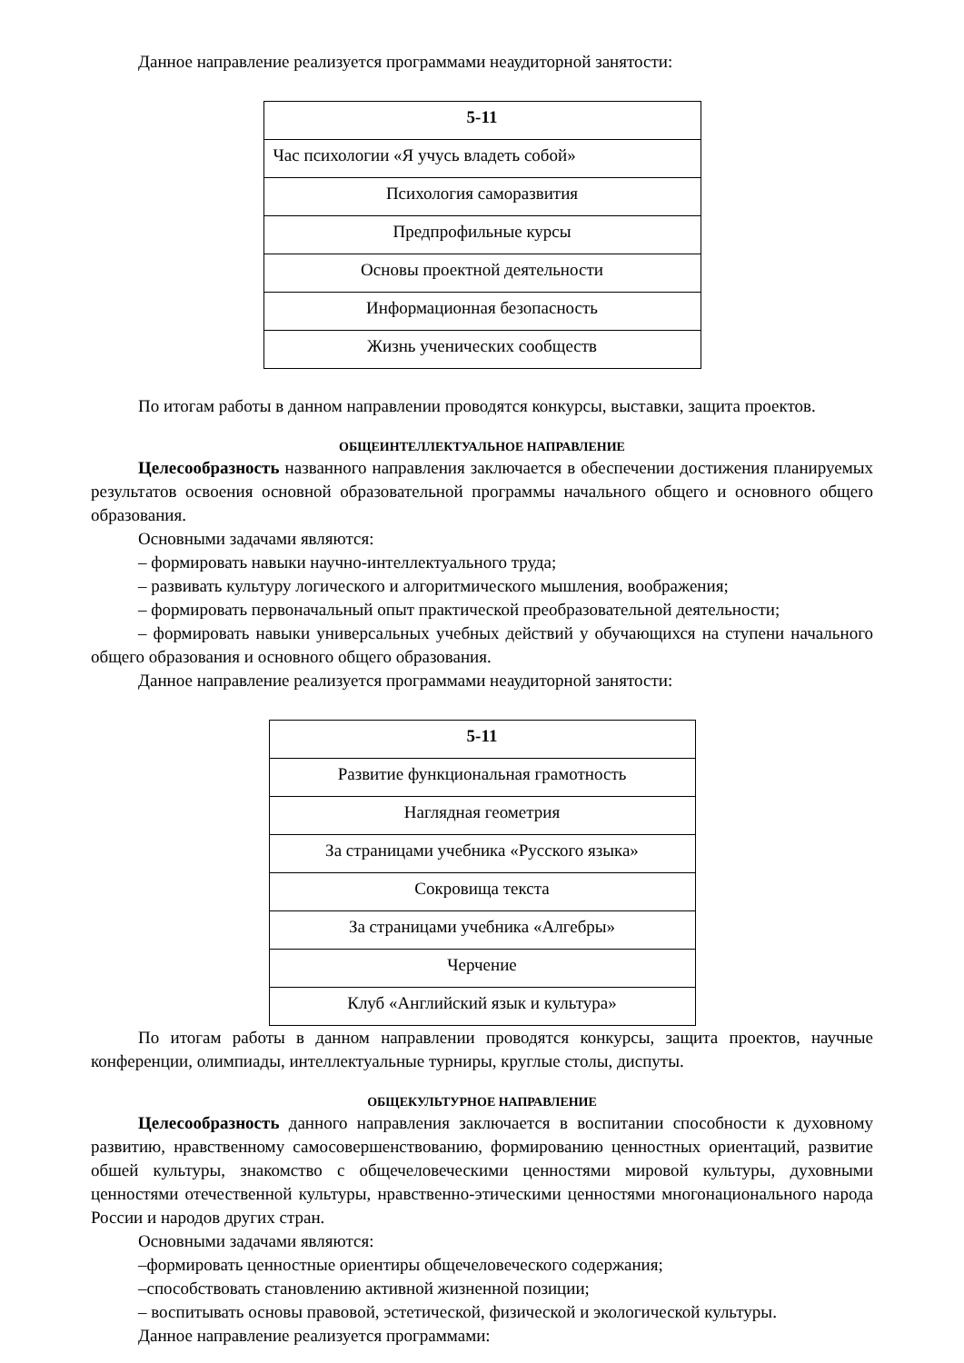Данное направление реализуется программами неаудиторной занятости:
| 5-11 |
| --- |
| Час психологии «Я учусь владеть собой» |
| Психология саморазвития |
| Предпрофильные курсы |
| Основы проектной деятельности |
| Информационная безопасность |
| Жизнь ученических сообществ |
По итогам работы в данном направлении проводятся конкурсы, выставки, защита проектов.
ОБЩЕИНТЕЛЛЕКТУАЛЬНОЕ НАПРАВЛЕНИЕ
Целесообразность названного направления заключается в обеспечении достижения планируемых результатов освоения основной образовательной программы начального общего и основного общего образования.
Основными задачами являются:
– формировать навыки научно-интеллектуального труда;
– развивать культуру логического и алгоритмического мышления, воображения;
– формировать первоначальный опыт практической преобразовательной деятельности;
– формировать навыки универсальных учебных действий у обучающихся на ступени начального общего образования и основного общего образования.
Данное направление реализуется программами неаудиторной занятости:
| 5-11 |
| --- |
| Развитие функциональная грамотность |
| Наглядная геометрия |
| За страницами учебника «Русского языка» |
| Сокровища текста |
| За страницами учебника «Алгебры» |
| Черчение |
| Клуб «Английский язык и культура» |
По итогам работы в данном направлении проводятся конкурсы, защита проектов, научные конференции, олимпиады, интеллектуальные турниры, круглые столы, диспуты.
ОБЩЕКУЛЬТУРНОЕ НАПРАВЛЕНИЕ
Целесообразность данного направления заключается в воспитании способности к духовному развитию, нравственному самосовершенствованию, формированию ценностных ориентаций, развитие обшей культуры, знакомство с общечеловеческими ценностями мировой культуры, духовными ценностями отечественной культуры, нравственно-этическими ценностями многонационального народа России и народов других стран.
Основными задачами являются:
–формировать ценностные ориентиры общечеловеческого содержания;
–способствовать становлению активной жизненной позиции;
– воспитывать основы правовой, эстетической, физической и экологической культуры.
Данное направление реализуется программами: